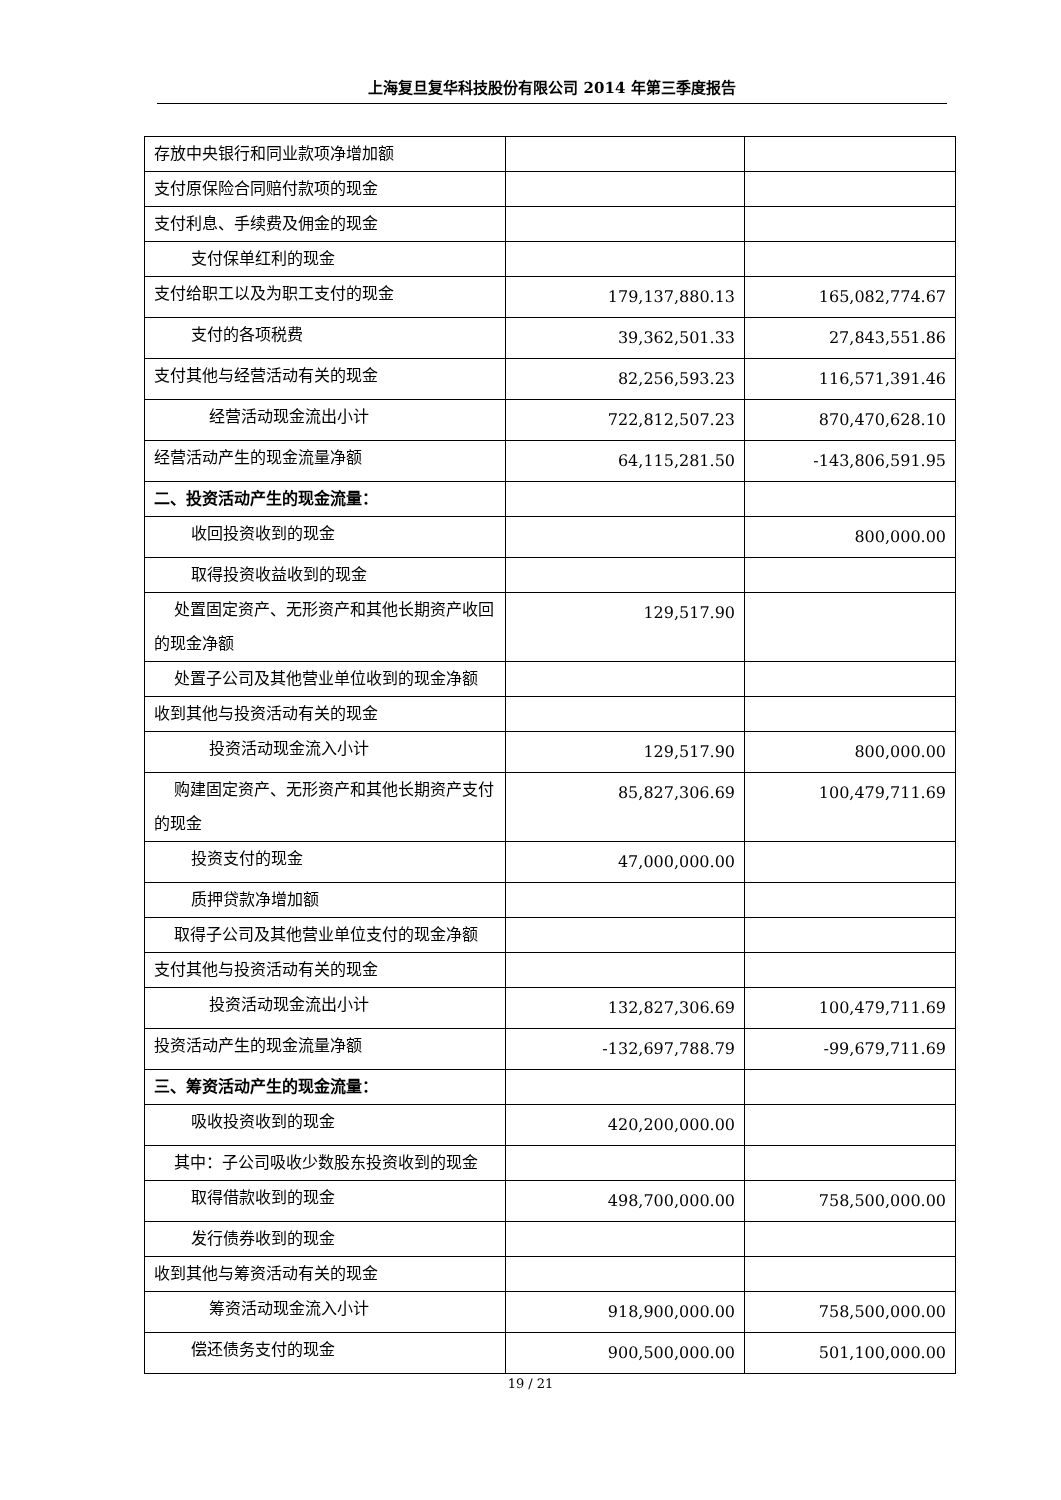上海复旦复华科技股份有限公司 2014 年第三季度报告
| 存放中央银行和同业款项净增加额 | | |
| 支付原保险合同赔付款项的现金 | | |
| 支付利息、手续费及佣金的现金 | | |
| 支付保单红利的现金 | | |
| 支付给职工以及为职工支付的现金 | 179,137,880.13 | 165,082,774.67 |
| 支付的各项税费 | 39,362,501.33 | 27,843,551.86 |
| 支付其他与经营活动有关的现金 | 82,256,593.23 | 116,571,391.46 |
| 经营活动现金流出小计 | 722,812,507.23 | 870,470,628.10 |
| 经营活动产生的现金流量净额 | 64,115,281.50 | -143,806,591.95 |
| 二、投资活动产生的现金流量： | | |
| 收回投资收到的现金 | | 800,000.00 |
| 取得投资收益收到的现金 | | |
| 处置固定资产、无形资产和其他长期资产收回的现金净额 | 129,517.90 | |
| 处置子公司及其他营业单位收到的现金净额 | | |
| 收到其他与投资活动有关的现金 | | |
| 投资活动现金流入小计 | 129,517.90 | 800,000.00 |
| 购建固定资产、无形资产和其他长期资产支付的现金 | 85,827,306.69 | 100,479,711.69 |
| 投资支付的现金 | 47,000,000.00 | |
| 质押贷款净增加额 | | |
| 取得子公司及其他营业单位支付的现金净额 | | |
| 支付其他与投资活动有关的现金 | | |
| 投资活动现金流出小计 | 132,827,306.69 | 100,479,711.69 |
| 投资活动产生的现金流量净额 | -132,697,788.79 | -99,679,711.69 |
| 三、筹资活动产生的现金流量： | | |
| 吸收投资收到的现金 | 420,200,000.00 | |
| 其中：子公司吸收少数股东投资收到的现金 | | |
| 取得借款收到的现金 | 498,700,000.00 | 758,500,000.00 |
| 发行债券收到的现金 | | |
| 收到其他与筹资活动有关的现金 | | |
| 筹资活动现金流入小计 | 918,900,000.00 | 758,500,000.00 |
| 偿还债务支付的现金 | 900,500,000.00 | 501,100,000.00 |
19 / 21